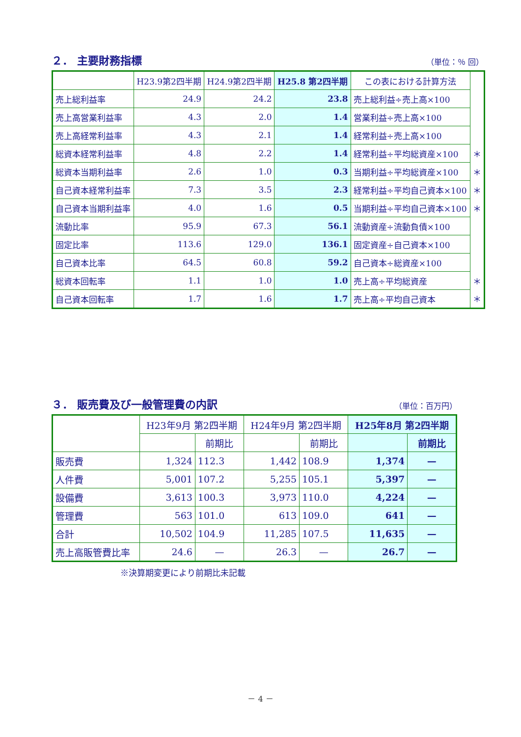２． 主要財務指標 （単位：％ 回）
| | H23.9第2四半期 | H24.9第2四半期 | H25.8 第2四半期 | この表における計算方法 | |
| 売上総利益率 | 24.9 | 24.2 | 23.8 | 売上総利益÷売上高×100 | |
| 売上高営業利益率 | 4.3 | 2.0 | 1.4 | 営業利益÷売上高×100 | |
| 売上高経常利益率 | 4.3 | 2.1 | 1.4 | 経常利益÷売上高×100 | |
| 総資本経常利益率 | 4.8 | 2.2 | 1.4 | 経常利益÷平均総資産×100 | ＊ |
| 総資本当期利益率 | 2.6 | 1.0 | 0.3 | 当期利益÷平均総資産×100 | ＊ |
| 自己資本経常利益率 | 7.3 | 3.5 | 2.3 | 経常利益÷平均自己資本×100 | ＊ |
| 自己資本当期利益率 | 4.0 | 1.6 | 0.5 | 当期利益÷平均自己資本×100 | ＊ |
| 流動比率 | 95.9 | 67.3 | 56.1 | 流動資産÷流動負債×100 | |
| 固定比率 | 113.6 | 129.0 | 136.1 | 固定資産÷自己資本×100 | |
| 自己資本比率 | 64.5 | 60.8 | 59.2 | 自己資本÷総資産×100 | |
| 総資本回転率 | 1.1 | 1.0 | 1.0 | 売上高÷平均総資産 | ＊ |
| 自己資本回転率 | 1.7 | 1.6 | 1.7 | 売上高÷平均自己資本 | ＊ |
３． 販売費及び一般管理費の内訳 （単位：百万円）
| | H23年9月 第2四半期 | | H24年9月 第2四半期 | | H25年8月 第2四半期 | |
| --- | --- | --- | --- | --- | --- | --- |
| | | 前期比 | | 前期比 | | 前期比 |
| 販売費 | 1,324 | 112.3 | 1,442 | 108.9 | 1,374 | — |
| 人件費 | 5,001 | 107.2 | 5,255 | 105.1 | 5,397 | — |
| 設備費 | 3,613 | 100.3 | 3,973 | 110.0 | 4,224 | — |
| 管理費 | 563 | 101.0 | 613 | 109.0 | 641 | — |
| 合計 | 10,502 | 104.9 | 11,285 | 107.5 | 11,635 | — |
| 売上高販管費比率 | 24.6 | — | 26.3 | — | 26.7 | — |
※決算期変更により前期比未記載
－ 4 －